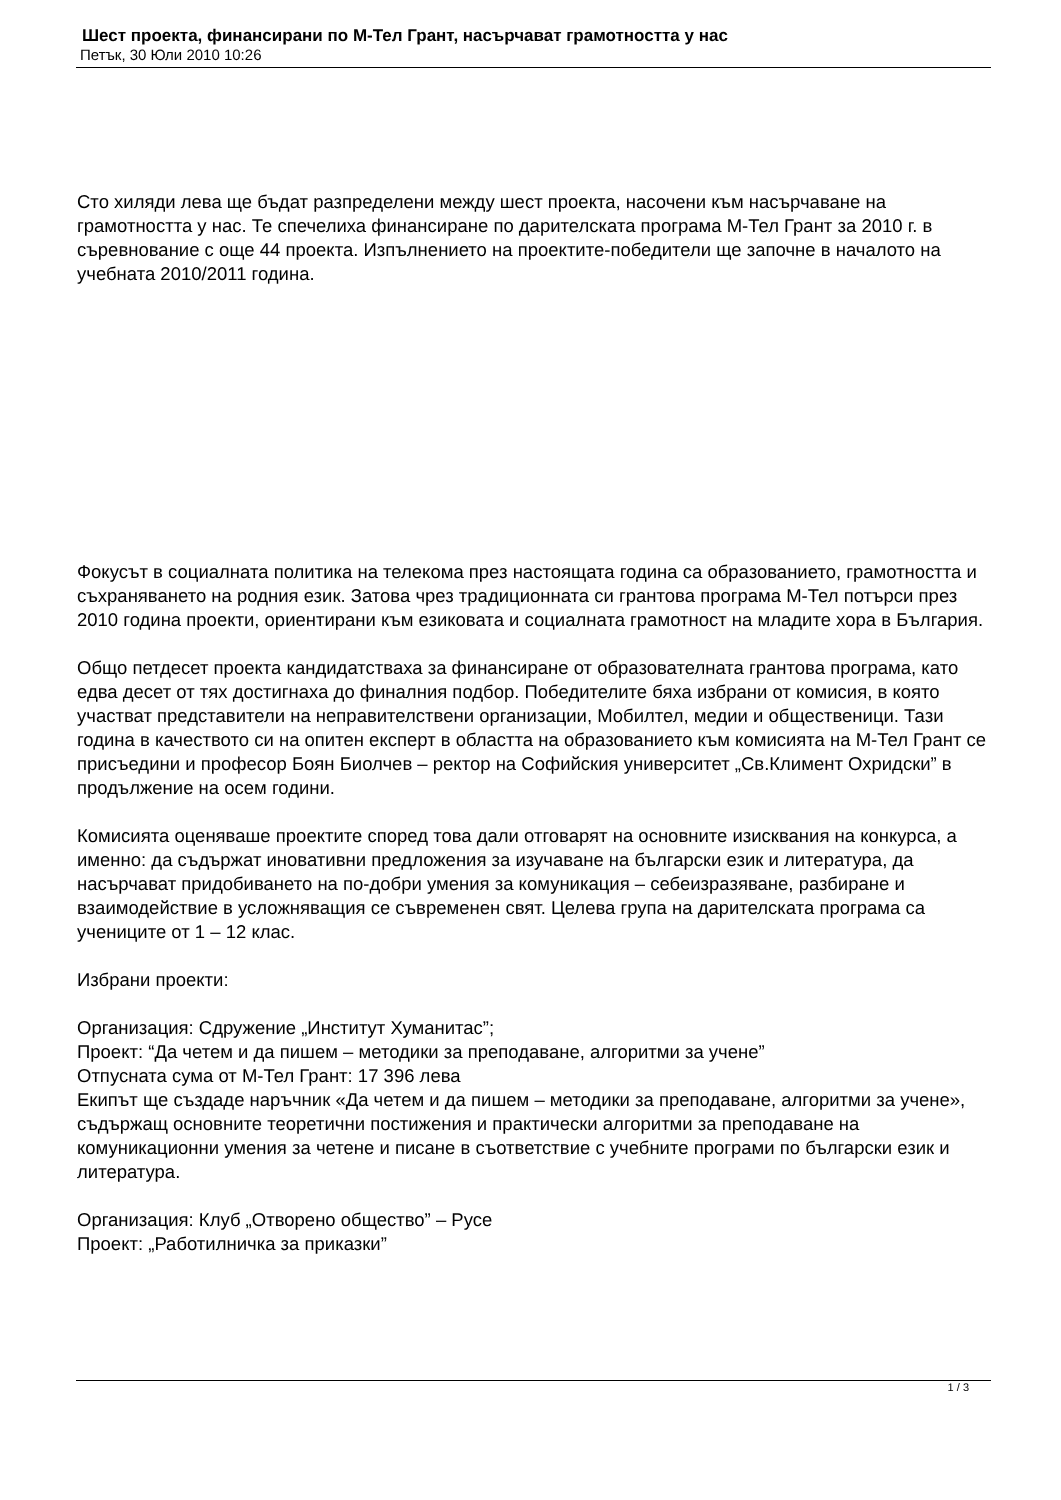Шест проекта, финансирани по М-Тел Грант, насърчават грамотността у нас
Петък, 30 Юли 2010 10:26
Сто хиляди лева ще бъдат разпределени между шест проекта, насочени към насърчаване на грамотността у нас. Те спечелиха финансиране по дарителската програма М-Тел Грант за 2010 г. в съревнование с още 44 проекта. Изпълнението на проектите-победители ще започне в началото на учебната 2010/2011 година.
Фокусът в социалната политика на телекома през настоящата година са образованието, грамотността и съхраняването на родния език. Затова чрез традиционната си грантова програма М-Тел потърси през 2010 година проекти, ориентирани към езиковата и социалната грамотност на младите хора в България.
Общо петдесет проекта кандидатстваха за финансиране от образователната грантова програма, като едва десет от тях достигнаха до финалния подбор. Победителите бяха избрани от комисия, в която участват представители на неправителствени организации, Мобилтел, медии и общественици. Тази година в качеството си на опитен експерт в областта на образованието към комисията на М-Тел Грант се присъедини и професор Боян Биолчев – ректор на Софийския университет „Св.Климент Охридски” в продължение на осем години.
Комисията оценяваше проектите според това дали отговарят на основните изисквания на конкурса, а именно: да съдържат иновативни предложения за изучаване на български език и литература, да насърчават придобиването на по-добри умения за комуникация – себеизразяване, разбиране и взаимодействие в усложняващия се съвременен свят. Целева група на дарителската програма са учениците от 1 – 12 клас.
Избрани проекти:
Организация: Сдружение „Институт Хуманитас”;
Проект: “Да четем и да пишем – методики за преподаване, алгоритми за учене”
Отпусната сума от М-Тел Грант: 17 396 лева
Екипът ще създаде наръчник «Да четем и да пишем – методики за преподаване, алгоритми за учене», съдържащ основните теоретични постижения и практически алгоритми за преподаване на комуникационни умения за четене и писане в съответствие с учебните програми по български език и литература.
Организация: Клуб „Отворено общество” – Русе
Проект: „Работилничка за приказки”
1 / 3